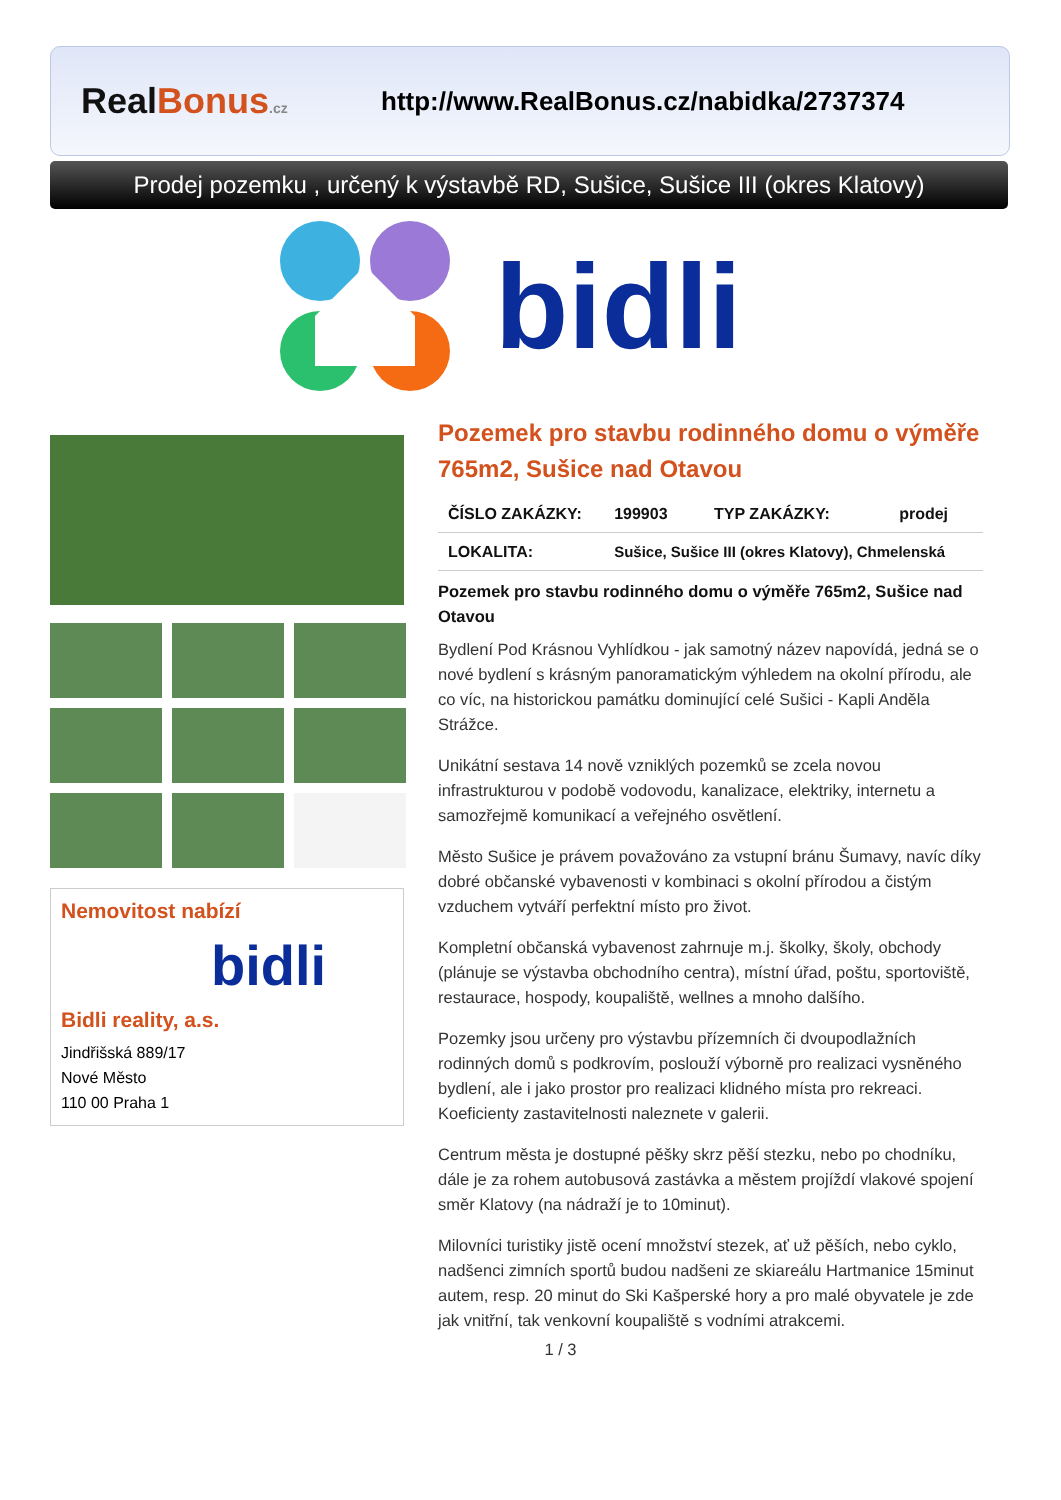Real Bonus.cz
http://www.RealBonus.cz/nabidka/2737374
Prodej pozemku , určený k výstavbě RD, Sušice, Sušice III (okres Klatovy)
bidli
Nemovitost nabízí
bidli
Bidli reality, a.s.
Jindřišská 889/17
Nové Město
110 00 Praha 1
Pozemek pro stavbu rodinného domu o výměře 765m2, Sušice nad Otavou
| ČÍSLO ZAKÁZKY: | 199903 | TYP ZAKÁZKY: | prodej |
| LOKALITA: | Sušice, Sušice III (okres Klatovy), Chmelenská | | |
Pozemek pro stavbu rodinného domu o výměře 765m2, Sušice nad Otavou
Bydlení Pod Krásnou Vyhlídkou - jak samotný název napovídá, jedná se o nové bydlení s krásným panoramatickým výhledem na okolní přírodu, ale co víc, na historickou památku dominující celé Sušici - Kapli Anděla Strážce.
Unikátní sestava 14 nově vzniklých pozemků se zcela novou infrastrukturou v podobě vodovodu, kanalizace, elektriky, internetu a samozřejmě komunikací a veřejného osvětlení.
Město Sušice je právem považováno za vstupní bránu Šumavy, navíc díky dobré občanské vybavenosti v kombinaci s okolní přírodou a čistým vzduchem vytváří perfektní místo pro život.
Kompletní občanská vybavenost zahrnuje m.j. školky, školy, obchody (plánuje se výstavba obchodního centra), místní úřad, poštu, sportoviště, restaurace, hospody, koupaliště, wellnes a mnoho dalšího.
Pozemky jsou určeny pro výstavbu přízemních či dvoupodlažních rodinných domů s podkrovím, poslouží výborně pro realizaci vysněného bydlení, ale i jako prostor pro realizaci klidného místa pro rekreaci.
Koeficienty zastavitelnosti naleznete v galerii.
Centrum města je dostupné pěšky skrz pěší stezku, nebo po chodníku, dále je za rohem autobusová zastávka a městem projíždí vlakové spojení směr Klatovy (na nádraží je to 10minut).
Milovníci turistiky jistě ocení množství stezek, ať už pěších, nebo cyklo, nadšenci zimních sportů budou nadšeni ze skiareálu Hartmanice 15minut autem, resp. 20 minut do Ski Kašperské hory a pro malé obyvatele je zde jak vnitřní, tak venkovní koupaliště s vodními atrakcemi.
1 / 3